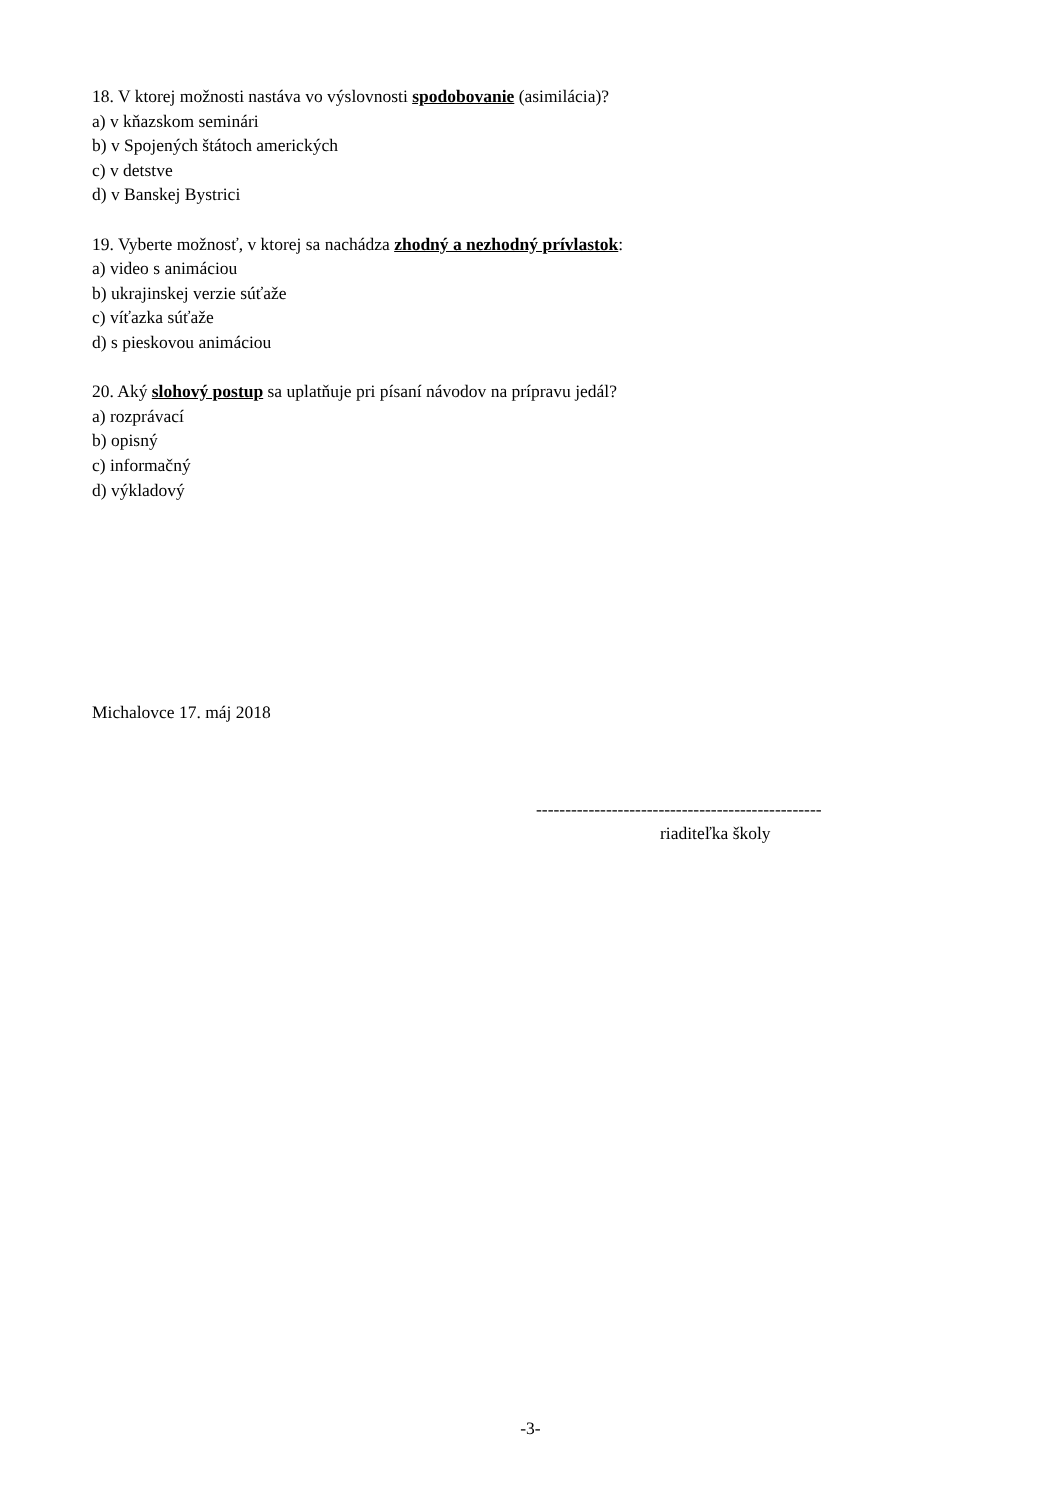18. V ktorej možnosti nastáva vo výslovnosti spodobovanie (asimilácia)?
a) v kňazskom seminári
b) v Spojených štátoch amerických
c) v detstve
d) v Banskej Bystrici
19. Vyberte možnosť, v ktorej sa nachádza zhodný a nezhodný prívlastok:
a) video s animáciou
b) ukrajinskej verzie súťaže
c) víťazka súťaže
d) s pieskovou animáciou
20. Aký slohový postup sa uplatňuje pri písaní návodov na prípravu jedál?
a) rozprávací
b) opisný
c) informačný
d) výkladový
Michalovce 17. máj 2018
-------------------------------------------------
riaditeľka školy
-3-